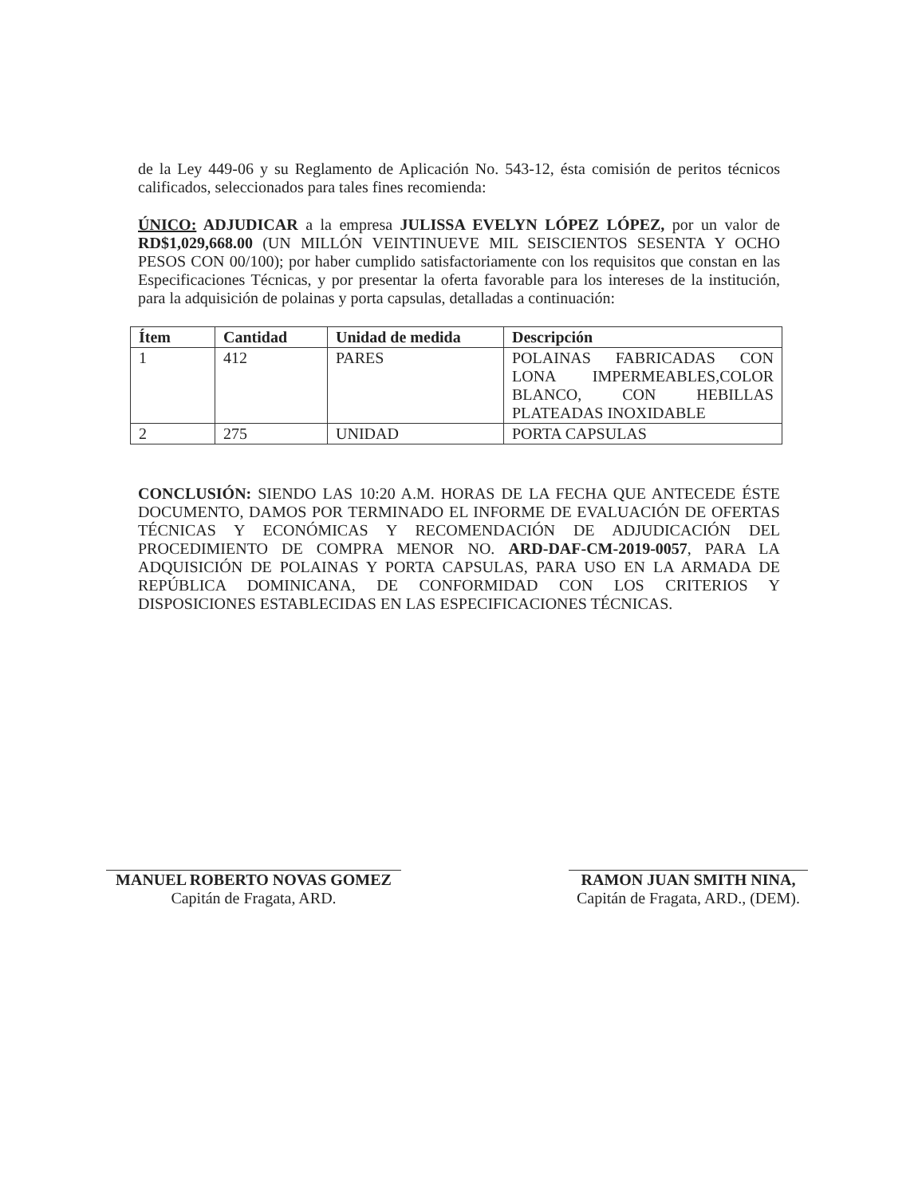de la Ley 449-06 y su Reglamento de Aplicación No. 543-12, ésta comisión de peritos técnicos calificados, seleccionados para tales fines recomienda:
ÚNICO: ADJUDICAR a la empresa JULISSA EVELYN LÓPEZ LÓPEZ, por un valor de RD$1,029,668.00 (UN MILLÓN VEINTINUEVE MIL SEISCIENTOS SESENTA Y OCHO PESOS CON 00/100); por haber cumplido satisfactoriamente con los requisitos que constan en las Especificaciones Técnicas, y por presentar la oferta favorable para los intereses de la institución, para la adquisición de polainas y porta capsulas, detalladas a continuación:
| Ítem | Cantidad | Unidad de medida | Descripción |
| --- | --- | --- | --- |
| 1 | 412 | PARES | POLAINAS FABRICADAS CON LONA IMPERMEABLES,COLOR BLANCO, CON HEBILLAS PLATEADAS INOXIDABLE |
| 2 | 275 | UNIDAD | PORTA CAPSULAS |
CONCLUSIÓN: SIENDO LAS 10:20 A.M. HORAS DE LA FECHA QUE ANTECEDE ÉSTE DOCUMENTO, DAMOS POR TERMINADO EL INFORME DE EVALUACIÓN DE OFERTAS TÉCNICAS Y ECONÓMICAS Y RECOMENDACIÓN DE ADJUDICACIÓN DEL PROCEDIMIENTO DE COMPRA MENOR NO. ARD-DAF-CM-2019-0057, PARA LA ADQUISICIÓN DE POLAINAS Y PORTA CAPSULAS, PARA USO EN LA ARMADA DE REPÚBLICA DOMINICANA, DE CONFORMIDAD CON LOS CRITERIOS Y DISPOSICIONES ESTABLECIDAS EN LAS ESPECIFICACIONES TÉCNICAS.
MANUEL ROBERTO NOVAS GOMEZ
Capitán de Fragata, ARD.
RAMON JUAN SMITH NINA,
Capitán de Fragata, ARD., (DEM).